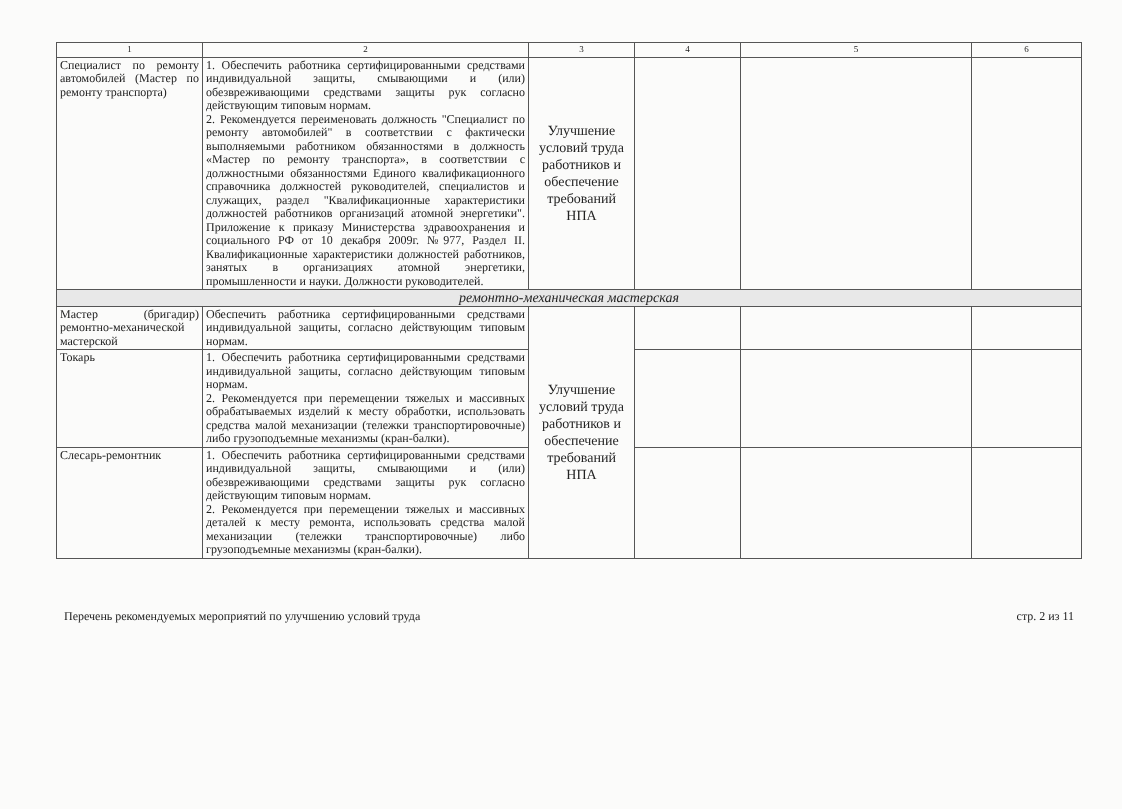| 1 | 2 | 3 | 4 | 5 | 6 |
| --- | --- | --- | --- | --- | --- |
| Специалист по ремонту автомобилей (Мастер по ремонту транспорта) | 1. Обеспечить работника сертифицированными средствами индивидуальной защиты, смывающими и (или) обезвреживающими средствами защиты рук согласно действующим типовым нормам. 2. Рекомендуется переименовать должность "Специалист по ремонту автомобилей" в соответствии с фактически выполняемыми работником обязанностями в должность «Мастер по ремонту транспорта», в соответствии с должностными обязанностями Единого квалификационного справочника должностей руководителей, специалистов и служащих, раздел "Квалификационные характеристики должностей работников организаций атомной энергетики". Приложение к приказу Министерства здравоохранения и социального РФ от 10 декабря 2009г. №977, Раздел II. Квалификационные характеристики должностей работников, занятых в организациях атомной энергетики, промышленности и науки. Должности руководителей. | Улучшение условий труда работников и обеспечение требований НПА | | | |
| ремонтно-механическая мастерская | | | | | |
| Мастер (бригадир) ремонтно-механической мастерской | Обеспечить работника сертифицированными средствами индивидуальной защиты, согласно действующим типовым нормам. | Улучшение условий труда работников и обеспечение требований НПА | | | |
| Токарь | 1. Обеспечить работника сертифицированными средствами индивидуальной защиты, согласно действующим типовым нормам. 2. Рекомендуется при перемещении тяжелых и массивных обрабатываемых изделий к месту обработки, использовать средства малой механизации (тележки транспортировочные) либо грузоподъемные механизмы (кран-балки). | | | | |
| Слесарь-ремонтник | 1. Обеспечить работника сертифицированными средствами индивидуальной защиты, смывающими и (или) обезвреживающими средствами защиты рук согласно действующим типовым нормам. 2. Рекомендуется при перемещении тяжелых и массивных деталей к месту ремонта, использовать средства малой механизации (тележки транспортировочные) либо грузоподъемные механизмы (кран-балки). | | | | |
Перечень рекомендуемых мероприятий по улучшению условий труда стр. 2 из 11